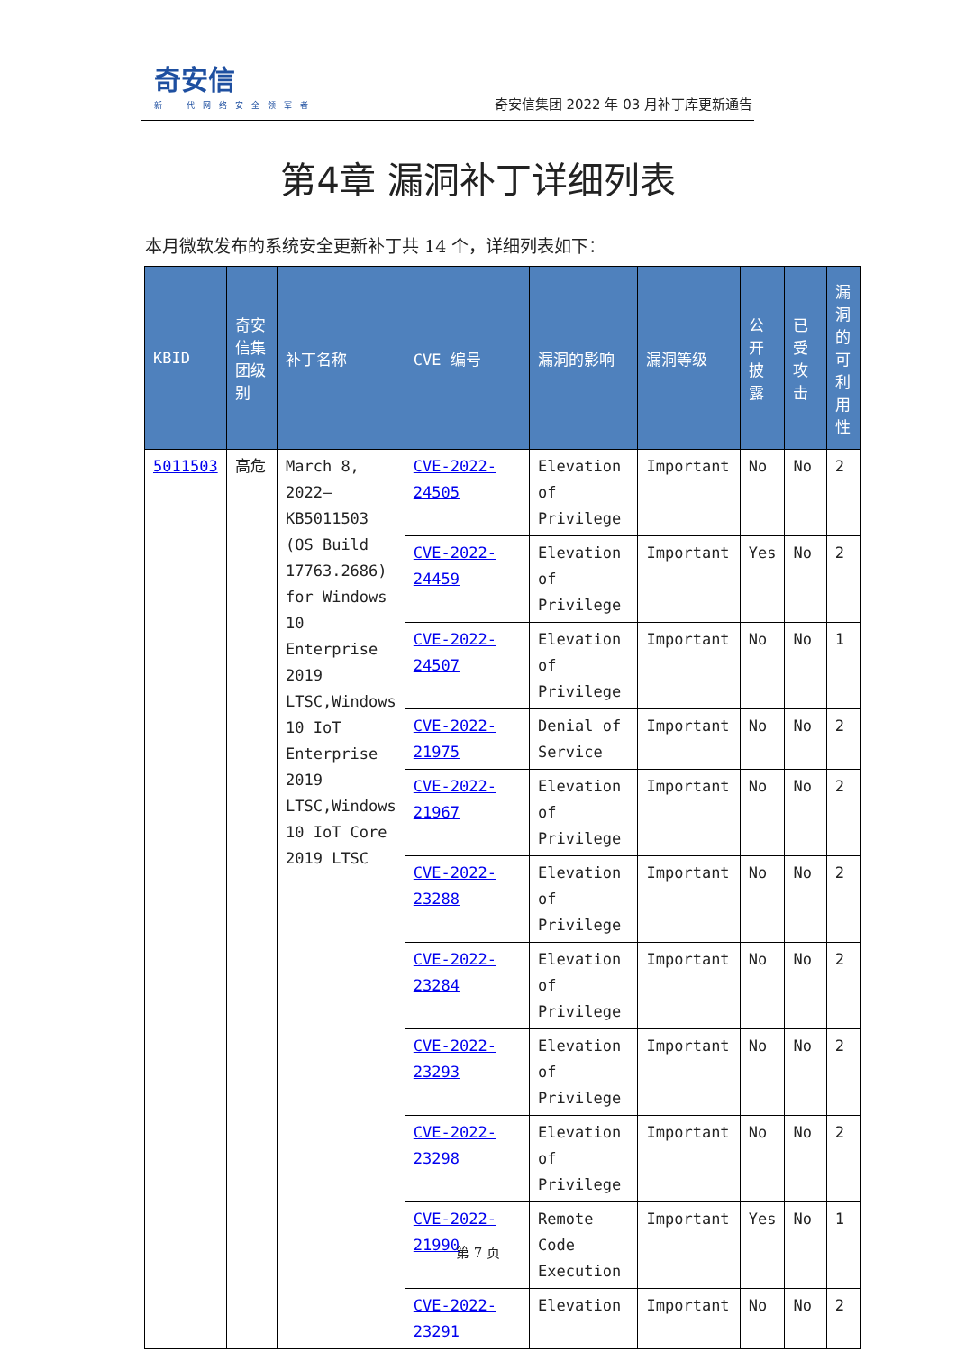奇安信
新一代网络安全领军者
奇安信集团 2022 年 03 月补丁库更新通告
第4章 漏洞补丁详细列表
本月微软发布的系统安全更新补丁共 14 个，详细列表如下：
| KBID | 奇安信集团级别 | 补丁名称 | CVE 编号 | 漏洞的影响 | 漏洞等级 | 公开披露 | 已受攻击 | 漏洞的可利用性 |
| --- | --- | --- | --- | --- | --- | --- | --- | --- |
| 5011503 | 高危 | March 8, 2022—KB5011503 (OS Build 17763.2686) for Windows 10 Enterprise 2019 LTSC,Windows 10 IoT Enterprise 2019 LTSC,Windows 10 IoT Core 2019 LTSC | CVE-2022-24505 | Elevation of Privilege | Important | No | No | 2 |
| | | | CVE-2022-24459 | Elevation of Privilege | Important | Yes | No | 2 |
| | | | CVE-2022-24507 | Elevation of Privilege | Important | No | No | 1 |
| | | | CVE-2022-21975 | Denial of Service | Important | No | No | 2 |
| | | | CVE-2022-21967 | Elevation of Privilege | Important | No | No | 2 |
| | | | CVE-2022-23288 | Elevation of Privilege | Important | No | No | 2 |
| | | | CVE-2022-23284 | Elevation of Privilege | Important | No | No | 2 |
| | | | CVE-2022-23293 | Elevation of Privilege | Important | No | No | 2 |
| | | | CVE-2022-23298 | Elevation of Privilege | Important | No | No | 2 |
| | | | CVE-2022-21990 | Remote Code Execution | Important | Yes | No | 1 |
| | | | CVE-2022-23291 | Elevation | Important | No | No | 2 |
第 7 页